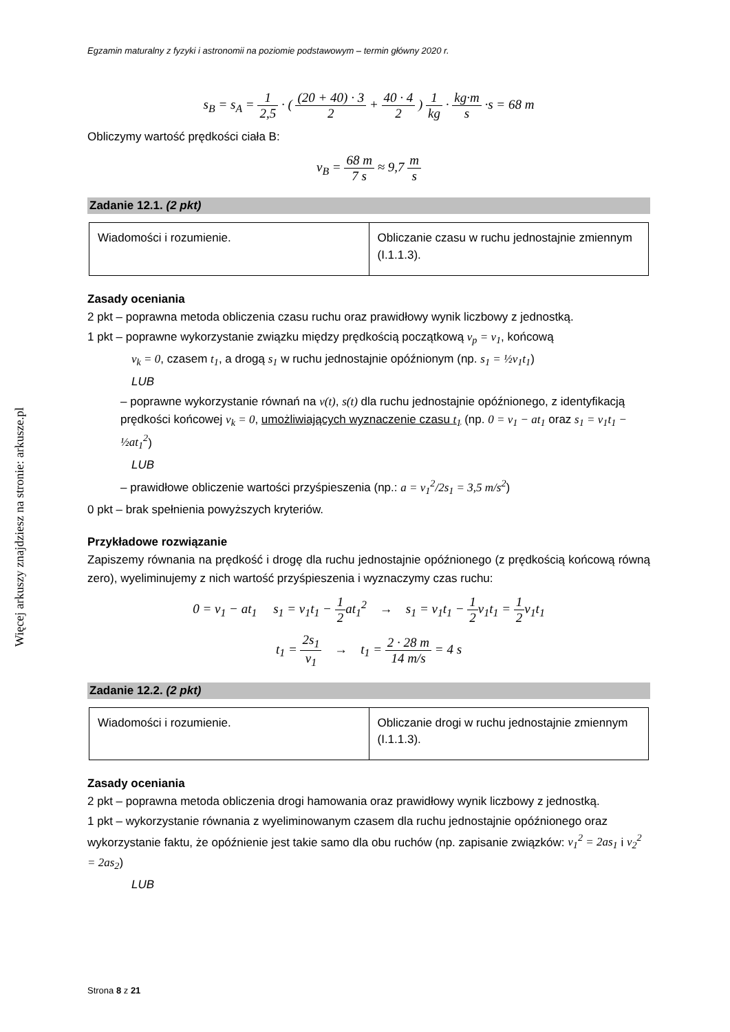Więcej arkuszy znajdziesz na stronie: arkusze.pl
Egzamin maturalny z fyzyki i astronomii na poziomie podstawowym – termin główny 2020 r.
s<sub>B</sub> = s<sub>A</sub> = 1 2,5 · ( (20 + 40) · 3 2 + 40 · 4 2 ) 1 kg · kg·m s ·s = 68 m
Obliczymy wartość prędkości ciała B:
v<sub>B</sub> = 68 m 7 s ≈ 9,7 m s
Zadanie 12.1. (2 pkt)
| Wiadomości i rozumienie. | Obliczanie czasu w ruchu jednostajnie zmiennym (I.1.1.3). |
Zasady oceniania
2 pkt – poprawna metoda obliczenia czasu ruchu oraz prawidłowy wynik liczbowy z jednostką.
1 pkt – poprawne wykorzystanie związku między prędkością początkową v<sub>p</sub> = v<sub>1</sub>, końcową
v<sub>k</sub> = 0, czasem t<sub>1</sub>, a drogą s<sub>1</sub> w ruchu jednostajnie opóźnionym (np. s<sub>1</sub> = ½v<sub>1</sub>t<sub>1</sub>)
LUB
– poprawne wykorzystanie równań na v(t), s(t) dla ruchu jednostajnie opóźnionego, z identyfikacją prędkości końcowej v<sub>k</sub> = 0, umożliwiających wyznaczenie czasu t<sub>1</sub> (np. 0 = v<sub>1</sub> − at<sub>1</sub> oraz s<sub>1</sub> = v<sub>1</sub>t<sub>1</sub> − ½at<sub>1</sub><sup>2</sup>)
LUB
– prawidłowe obliczenie wartości przyśpieszenia (np.: a = v<sub>1</sub><sup>2</sup>/2s<sub>1</sub> = 3,5 m/s<sup>2</sup>)
0 pkt – brak spełnienia powyższych kryteriów.
Przykładowe rozwiązanie
Zapiszemy równania na prędkość i drogę dla ruchu jednostajnie opóźnionego (z prędkością końcową równą zero), wyeliminujemy z nich wartość przyśpieszenia i wyznaczymy czas ruchu:
0 = v<sub>1</sub> − at<sub>1</sub> s<sub>1</sub> = v<sub>1</sub>t<sub>1</sub> − 1 2at<sub>1</sub><sup>2</sup> → s<sub>1</sub> = v<sub>1</sub>t<sub>1</sub> − 1 2v<sub>1</sub>t<sub>1</sub> = 1 2v<sub>1</sub>t<sub>1</sub>
t<sub>1</sub> = 2s<sub>1</sub> v<sub>1</sub> → t<sub>1</sub> = 2 · 28 m 14 m/s = 4 s
Zadanie 12.2. (2 pkt)
| Wiadomości i rozumienie. | Obliczanie drogi w ruchu jednostajnie zmiennym (I.1.1.3). |
Zasady oceniania
2 pkt – poprawna metoda obliczenia drogi hamowania oraz prawidłowy wynik liczbowy z jednostką.
1 pkt – wykorzystanie równania z wyeliminowanym czasem dla ruchu jednostajnie opóźnionego oraz wykorzystanie faktu, że opóźnienie jest takie samo dla obu ruchów (np. zapisanie związków: v<sub>1</sub><sup>2</sup> = 2as<sub>1</sub> i v<sub>2</sub><sup>2</sup> = 2as<sub>2</sub>)
LUB
Strona 8 z 21